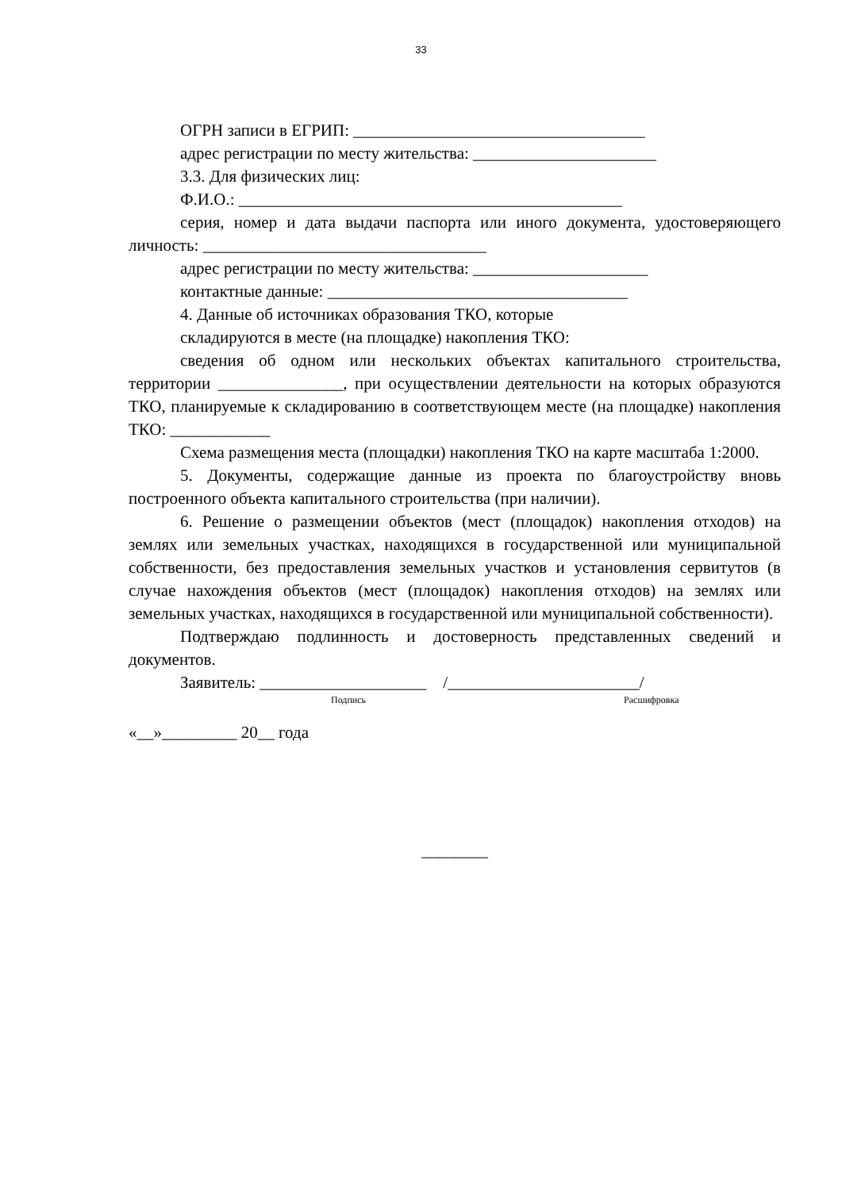33
ОГРН записи в ЕГРИП: ___________________________________
адрес регистрации по месту жительства: ______________________
3.3. Для физических лиц:
Ф.И.О.: ______________________________________________
серия, номер и дата выдачи паспорта или иного документа, удостоверяющего личность: __________________________________
адрес регистрации по месту жительства: _____________________
контактные данные: ____________________________________
4. Данные об источниках образования ТКО, которые
складируются в месте (на площадке) накопления ТКО:
сведения об одном или нескольких объектах капитального строительства, территории _______________, при осуществлении деятельности на которых образуются ТКО, планируемые к складированию в соответствующем месте (на площадке) накопления ТКО: ____________
Схема размещения места (площадки) накопления ТКО на карте масштаба 1:2000.
5. Документы, содержащие данные из проекта по благоустройству вновь построенного объекта капитального строительства (при наличии).
6. Решение о размещении объектов (мест (площадок) накопления отходов) на землях или земельных участках, находящихся в государственной или муниципальной собственности, без предоставления земельных участков и установления сервитутов (в случае нахождения объектов (мест (площадок) накопления отходов) на землях или земельных участках, находящихся в государственной или муниципальной собственности).
Подтверждаю подлинность и достоверность представленных сведений и документов.
Заявитель: ____________________ /_______________________/
Подпись Расшифровка
«__»_________ 20__ года
________